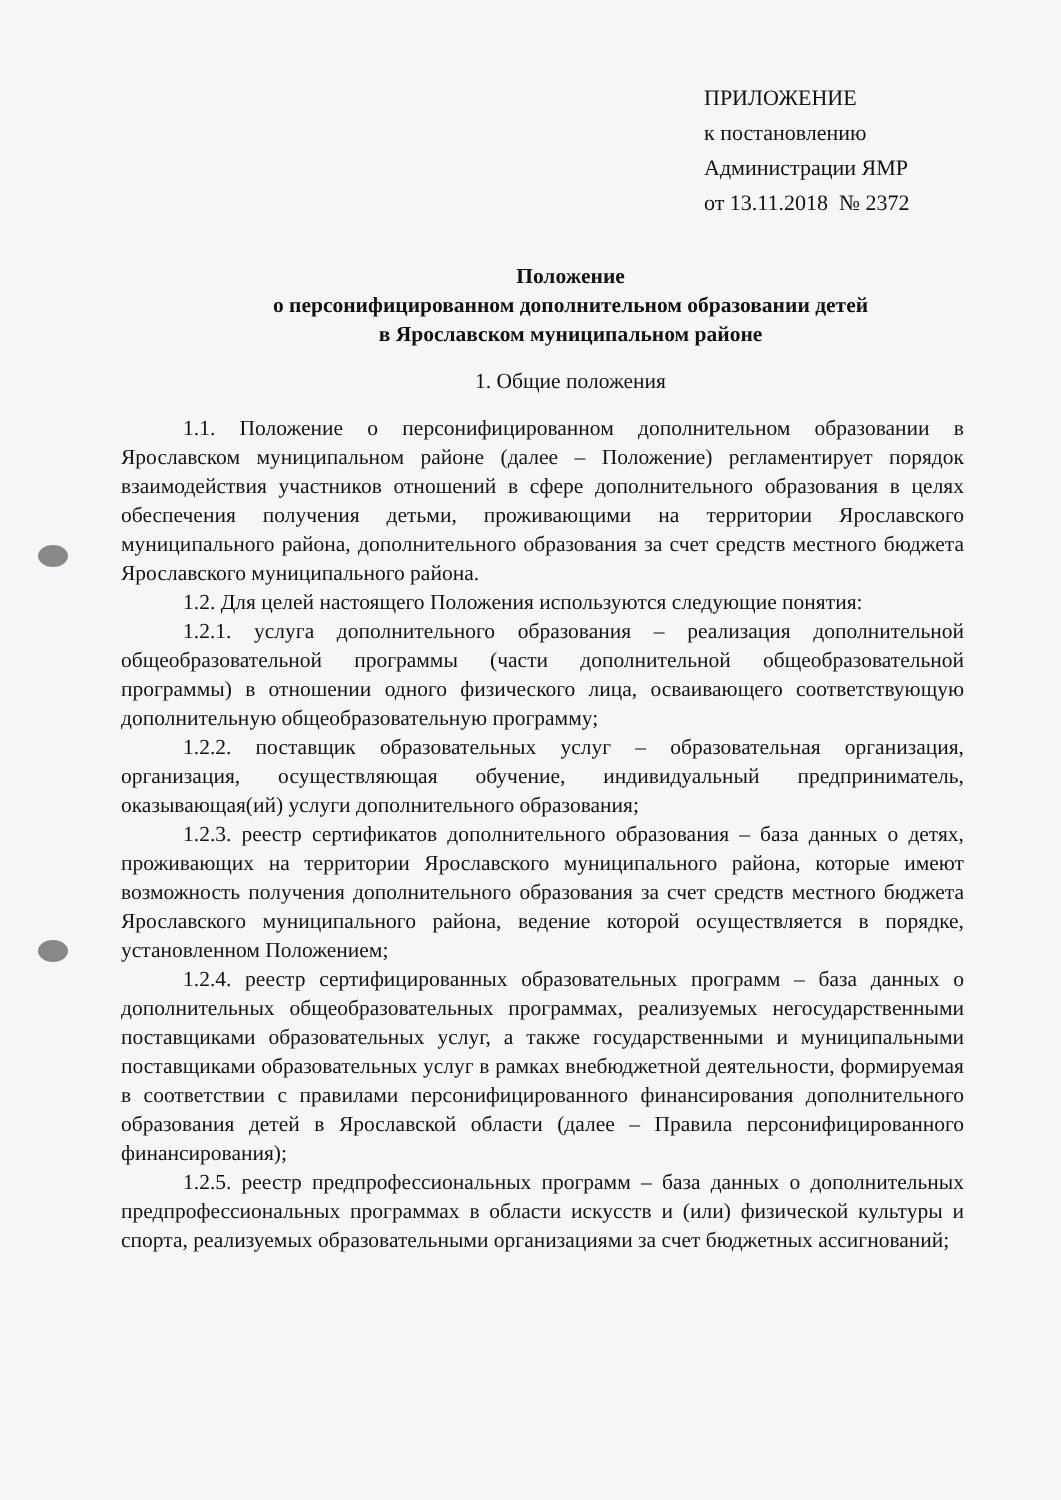ПРИЛОЖЕНИЕ
к постановлению
Администрации ЯМР
от 13.11.2018 № 2372
Положение
о персонифицированном дополнительном образовании детей
в Ярославском муниципальном районе
1. Общие положения
1.1. Положение о персонифицированном дополнительном образовании в Ярославском муниципальном районе (далее – Положение) регламентирует порядок взаимодействия участников отношений в сфере дополнительного образования в целях обеспечения получения детьми, проживающими на территории Ярославского муниципального района, дополнительного образования за счет средств местного бюджета Ярославского муниципального района.
1.2. Для целей настоящего Положения используются следующие понятия:
1.2.1. услуга дополнительного образования – реализация дополнительной общеобразовательной программы (части дополнительной общеобразовательной программы) в отношении одного физического лица, осваивающего соответствующую дополнительную общеобразовательную программу;
1.2.2. поставщик образовательных услуг – образовательная организация, организация, осуществляющая обучение, индивидуальный предприниматель, оказывающая(ий) услуги дополнительного образования;
1.2.3. реестр сертификатов дополнительного образования – база данных о детях, проживающих на территории Ярославского муниципального района, которые имеют возможность получения дополнительного образования за счет средств местного бюджета Ярославского муниципального района, ведение которой осуществляется в порядке, установленном Положением;
1.2.4. реестр сертифицированных образовательных программ – база данных о дополнительных общеобразовательных программах, реализуемых негосударственными поставщиками образовательных услуг, а также государственными и муниципальными поставщиками образовательных услуг в рамках внебюджетной деятельности, формируемая в соответствии с правилами персонифицированного финансирования дополнительного образования детей в Ярославской области (далее – Правила персонифицированного финансирования);
1.2.5. реестр предпрофессиональных программ – база данных о дополнительных предпрофессиональных программах в области искусств и (или) физической культуры и спорта, реализуемых образовательными организациями за счет бюджетных ассигнований;